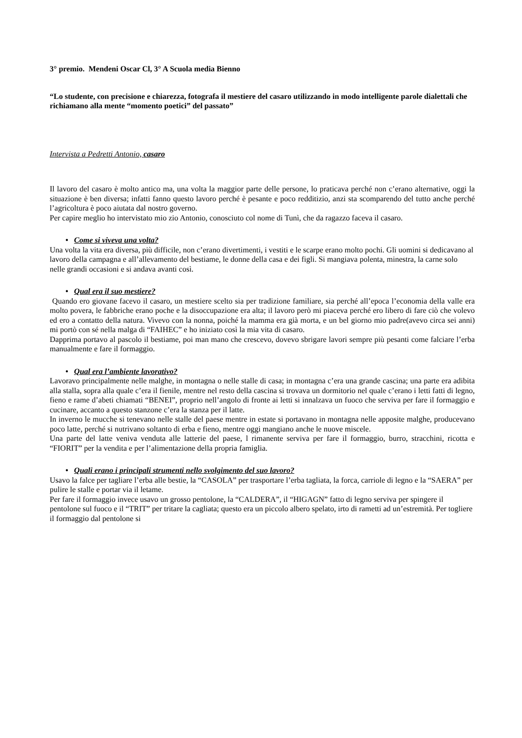3° premio. Mendeni Oscar Cl, 3° A Scuola media Bienno
“Lo studente, con precisione e chiarezza, fotografa il mestiere del casaro utilizzando in modo intelligente parole dialettali che richiamano alla mente “momento poetici” del passato”
Intervista a Pedretti Antonio, casaro
Il lavoro del casaro è molto antico ma, una volta la maggior parte delle persone, lo praticava perché non c’erano alternative, oggi la situazione è ben diversa; infatti fanno questo lavoro perché è pesante e poco redditizio, anzi sta scomparendo del tutto anche perché l’agricoltura è poco aiutata dal nostro governo.
Per capire meglio ho intervistato mio zio Antonio, conosciuto col nome di Tunì, che da ragazzo faceva il casaro.
• Come si viveva una volta?
Una volta la vita era diversa, più difficile, non c’erano divertimenti, i vestiti e le scarpe erano molto pochi. Gli uomini si dedicavano al lavoro della campagna e all’allevamento del bestiame, le donne della casa e dei figli. Si mangiava polenta, minestra, la carne solo nelle grandi occasioni e si andava avanti così.
• Qual era il suo mestiere?
Quando ero giovane facevo il casaro, un mestiere scelto sia per tradizione familiare, sia perché all’epoca l’economia della valle era molto povera, le fabbriche erano poche e la disoccupazione era alta; il lavoro però mi piaceva perché ero libero di fare ciò che volevo ed ero a contatto della natura. Vivevo con la nonna, poiché la mamma era già morta, e un bel giorno mio padre(avevo circa sei anni) mi portò con sé nella malga di “FAIHEC” e ho iniziato così la mia vita di casaro.
Dapprima portavo al pascolo il bestiame, poi man mano che crescevo, dovevo sbrigare lavori sempre più pesanti come falciare l’erba manualmente e fare il formaggio.
• Qual era l’ambiente lavorativo?
Lavoravo principalmente nelle malghe, in montagna o nelle stalle di casa; in montagna c’era una grande cascina; una parte era adibita alla stalla, sopra alla quale c’era il fienile, mentre nel resto della cascina si trovava un dormitorio nel quale c’erano i letti fatti di legno, fieno e rame d’abeti chiamati “BENEI”, proprio nell’angolo di fronte ai letti si innalzava un fuoco che serviva per fare il formaggio e cucinare, accanto a questo stanzone c’era la stanza per il latte.
In inverno le mucche si tenevano nelle stalle del paese mentre in estate si portavano in montagna nelle apposite malghe, producevano poco latte, perché si nutrivano soltanto di erba e fieno, mentre oggi mangiano anche le nuove miscele.
Una parte del latte veniva venduta alle latterie del paese, l rimanente serviva per fare il formaggio, burro, stracchini, ricotta e “FIORIT” per la vendita e per l’alimentazione della propria famiglia.
• Quali erano i principali strumenti nello svolgimento del suo lavoro?
Usavo la falce per tagliare l’erba alle bestie, la “CASOLA” per trasportare l’erba tagliata, la forca, carriole di legno e la “SAERA” per pulire le stalle e portar via il letame.
Per fare il formaggio invece usavo un grosso pentolone, la “CALDERA”, il “HIGAGN” fatto di legno serviva per spingere il pentolone sul fuoco e il “TRIT” per tritare la cagliata; questo era un piccolo albero spelato, irto di rametti ad un’estremità. Per togliere il formaggio dal pentolone si